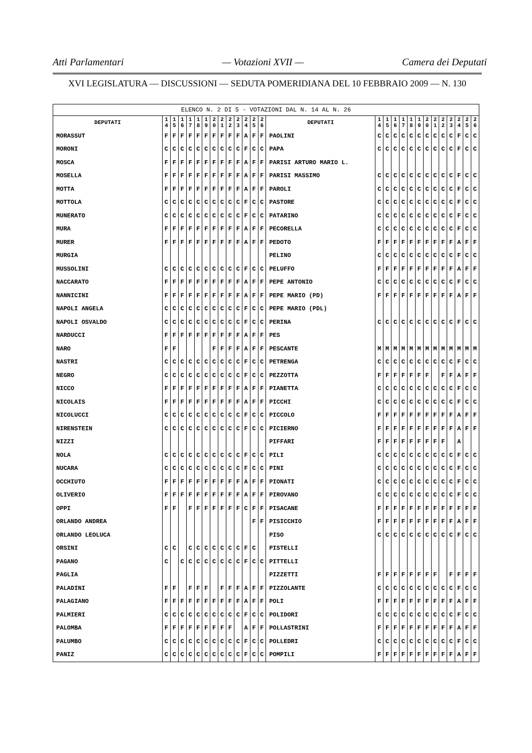Atti Parlamentari — Votazioni XVII — Camera dei Deputati
XVI LEGISLATURA — DISCUSSIONI — SEDUTA POMERIDIANA DEL 10 FEBBRAIO 2009 — N. 130
| ELENCO N. 2 DI 5 - VOTAZIONI DAL N. 14 AL N. 26 | | | | | | | | | | | | | | | | | | | | | | | | | | | |
| DEPUTATI | 1 4 | 1 5 | 1 6 | 1 7 | 1 8 | 1 9 | 2 0 | 2 1 | 2 2 | 2 3 | 2 4 | 2 5 | 2 6 | DEPUTATI | 1 4 | 1 5 | 1 6 | 1 7 | 1 8 | 1 9 | 2 0 | 2 1 | 2 2 | 2 3 | 2 4 | 2 5 | 2 6 |
| MORASSUT | F | F | F | F | F | F | F | F | F | F | A | F | F | PAOLINI | C | C | C | C | C | C | C | C | C | C | F | C | C |
| MORONI | C | C | C | C | C | C | C | C | C | C | F | C | C | PAPA | C | C | C | C | C | C | C | C | C | C | F | C | C |
| MOSCA | F | F | F | F | F | F | F | F | F | F | A | F | F | PARISI ARTURO MARIO L. | | | | | | | | | | | | | |
| MOSELLA | F | F | F | F | F | F | F | F | F | F | A | F | F | PARISI MASSIMO | C | C | C | C | C | C | C | C | C | C | F | C | C |
| MOTTA | F | F | F | F | F | F | F | F | F | F | A | F | F | PAROLI | C | C | C | C | C | C | C | C | C | C | F | C | C |
| MOTTOLA | C | C | C | C | C | C | C | C | C | C | F | C | C | PASTORE | C | C | C | C | C | C | C | C | C | C | F | C | C |
| MUNERATO | C | C | C | C | C | C | C | C | C | C | F | C | C | PATARINO | C | C | C | C | C | C | C | C | C | C | F | C | C |
| MURA | F | F | F | F | F | F | F | F | F | F | A | F | F | PECORELLA | C | C | C | C | C | C | C | C | C | C | F | C | C |
| MURER | F | F | F | F | F | F | F | F | F | F | A | F | F | PEDOTO | F | F | F | F | F | F | F | F | F | F | A | F | F |
| MURGIA | | | | | | | | | | | | | | PELINO | C | C | C | C | C | C | C | C | C | C | F | C | C |
| MUSSOLINI | C | C | C | C | C | C | C | C | C | C | F | C | C | PELUFFO | F | F | F | F | F | F | F | F | F | F | A | F | F |
| NACCARATO | F | F | F | F | F | F | F | F | F | F | A | F | F | PEPE ANTONIO | C | C | C | C | C | C | C | C | C | C | F | C | C |
| NANNICINI | F | F | F | F | F | F | F | F | F | F | A | F | F | PEPE MARIO (PD) | F | F | F | F | F | F | F | F | F | F | A | F | F |
| NAPOLI ANGELA | C | C | C | C | C | C | C | C | C | C | F | C | C | PEPE MARIO (PDL) | | | | | | | | | | | | | |
| NAPOLI OSVALDO | C | C | C | C | C | C | C | C | C | C | F | C | C | PERINA | C | C | C | C | C | C | C | C | C | C | F | C | C |
| NARDUCCI | F | F | F | F | F | F | F | F | F | F | A | F | F | PES | | | | | | | | | | | | | |
| NARO | F | F | | | | | F | F | F | F | A | F | F | PESCANTE | M | M | M | M | M | M | M | M | M | M | M | M | M |
| NASTRI | C | C | C | C | C | C | C | C | C | C | F | C | C | PETRENGA | C | C | C | C | C | C | C | C | C | C | F | C | C |
| NEGRO | C | C | C | C | C | C | C | C | C | C | F | C | C | PEZZOTTA | F | F | F | F | F | F | F | | F | F | A | F | F |
| NICCO | F | F | F | F | F | F | F | F | F | F | A | F | F | PIANETTA | C | C | C | C | C | C | C | C | C | C | F | C | C |
| NICOLAIS | F | F | F | F | F | F | F | F | F | F | A | F | F | PICCHI | C | C | C | C | C | C | C | C | C | C | F | C | C |
| NICOLUCCI | C | C | C | C | C | C | C | C | C | C | F | C | C | PICCOLO | F | F | F | F | F | F | F | F | F | F | A | F | F |
| NIRENSTEIN | C | C | C | C | C | C | C | C | C | C | F | C | C | PICIERNO | F | F | F | F | F | F | F | F | F | F | A | F | F |
| NIZZI | | | | | | | | | | | | | | PIFFARI | F | F | F | F | F | F | F | F | F | | A | | |
| NOLA | C | C | C | C | C | C | C | C | C | C | F | C | C | PILI | C | C | C | C | C | C | C | C | C | C | F | C | C |
| NUCARA | C | C | C | C | C | C | C | C | C | C | F | C | C | PINI | C | C | C | C | C | C | C | C | C | C | F | C | C |
| OCCHIUTO | F | F | F | F | F | F | F | F | F | F | A | F | F | PIONATI | C | C | C | C | C | C | C | C | C | C | F | C | C |
| OLIVERIO | F | F | F | F | F | F | F | F | F | F | A | F | F | PIROVANO | C | C | C | C | C | C | C | C | C | C | F | C | C |
| OPPI | F | F | | F | F | F | F | F | F | F | C | F | F | PISACANE | F | F | F | F | F | F | F | F | F | F | F | F | F |
| ORLANDO ANDREA | | | | | | | | | | | | F | F | PISICCHIO | F | F | F | F | F | F | F | F | F | F | A | F | F |
| ORLANDO LEOLUCA | | | | | | | | | | | | | | PISO | C | C | C | C | C | C | C | C | C | C | F | C | C |
| ORSINI | C | C | | C | C | C | C | C | C | C | F | C | | PISTELLI | | | | | | | | | | | | | |
| PAGANO | C | | C | C | C | C | C | C | C | C | F | C | C | PITTELLI | | | | | | | | | | | | | |
| PAGLIA | | | | | | | | | | | | | | PIZZETTI | F | F | F | F | F | F | F | F | | F | F | F | F |
| PALADINI | F | F | | F | F | F | | F | F | F | A | F | F | PIZZOLANTE | C | C | C | C | C | C | C | C | C | C | F | C | C |
| PALAGIANO | F | F | F | F | F | F | F | F | F | F | A | F | F | POLI | F | F | F | F | F | F | F | F | F | F | A | F | F |
| PALMIERI | C | C | C | C | C | C | C | C | C | C | F | C | C | POLIDORI | C | C | C | C | C | C | C | C | C | C | F | C | C |
| PALOMBA | F | F | F | F | F | F | F | F | F | | A | F | F | POLLASTRINI | F | F | F | F | F | F | F | F | F | F | A | F | F |
| PALUMBO | C | C | C | C | C | C | C | C | C | C | F | C | C | POLLEDRI | C | C | C | C | C | C | C | C | C | C | F | C | C |
| PANIZ | C | C | C | C | C | C | C | C | C | C | F | C | C | POMPILI | F | F | F | F | F | F | F | F | F | F | A | F | F |